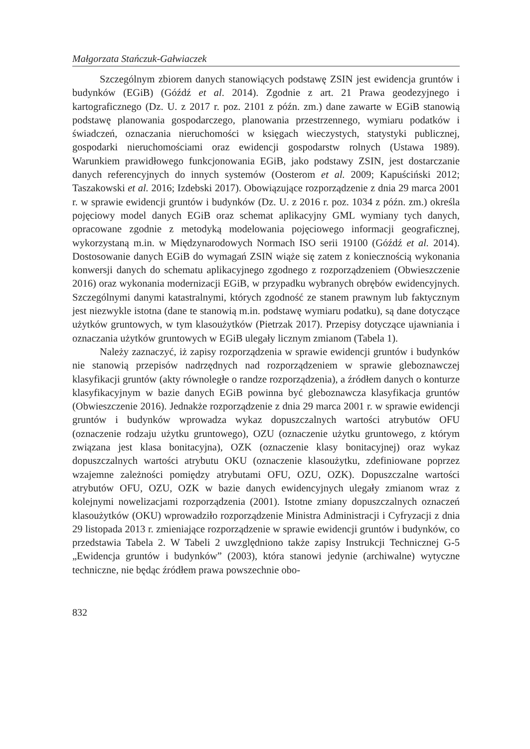Małgorzata Stańczuk-Gałwiaczek
Szczególnym zbiorem danych stanowiących podstawę ZSIN jest ewidencja gruntów i budynków (EGiB) (Góźdź et al. 2014). Zgodnie z art. 21 Prawa geodezyjnego i kartograficznego (Dz. U. z 2017 r. poz. 2101 z późn. zm.) dane zawarte w EGiB stanowią podstawę planowania gospodarczego, planowania przestrzennego, wymiaru podatków i świadczeń, oznaczania nieruchomości w księgach wieczystych, statystyki publicznej, gospodarki nieruchomościami oraz ewidencji gospodarstw rolnych (Ustawa 1989). Warunkiem prawidłowego funkcjonowania EGiB, jako podstawy ZSIN, jest dostarczanie danych referencyjnych do innych systemów (Oosterom et al. 2009; Kapuściński 2012; Taszakowski et al. 2016; Izdebski 2017). Obowiązujące rozporządzenie z dnia 29 marca 2001 r. w sprawie ewidencji gruntów i budynków (Dz. U. z 2016 r. poz. 1034 z późn. zm.) określa pojęciowy model danych EGiB oraz schemat aplikacyjny GML wymiany tych danych, opracowane zgodnie z metodyką modelowania pojęciowego informacji geograficznej, wykorzystaną m.in. w Międzynarodowych Normach ISO serii 19100 (Góźdź et al. 2014). Dostosowanie danych EGiB do wymagań ZSIN wiąże się zatem z koniecznością wykonania konwersji danych do schematu aplikacyjnego zgodnego z rozporządzeniem (Obwieszczenie 2016) oraz wykonania modernizacji EGiB, w przypadku wybranych obrębów ewidencyjnych. Szczególnymi danymi katastralnymi, których zgodność ze stanem prawnym lub faktycznym jest niezwykle istotna (dane te stanowią m.in. podstawę wymiaru podatku), są dane dotyczące użytków gruntowych, w tym klasoużytków (Pietrzak 2017). Przepisy dotyczące ujawniania i oznaczania użytków gruntowych w EGiB ulegały licznym zmianom (Tabela 1).
Należy zaznaczyć, iż zapisy rozporządzenia w sprawie ewidencji gruntów i budynków nie stanowią przepisów nadrzędnych nad rozporządzeniem w sprawie gleboznawczej klasyfikacji gruntów (akty równoległe o randze rozporządzenia), a źródłem danych o konturze klasyfikacyjnym w bazie danych EGiB powinna być gleboznawcza klasyfikacja gruntów (Obwieszczenie 2016). Jednakże rozporządzenie z dnia 29 marca 2001 r. w sprawie ewidencji gruntów i budynków wprowadza wykaz dopuszczalnych wartości atrybutów OFU (oznaczenie rodzaju użytku gruntowego), OZU (oznaczenie użytku gruntowego, z którym związana jest klasa bonitacyjna), OZK (oznaczenie klasy bonitacyjnej) oraz wykaz dopuszczalnych wartości atrybutu OKU (oznaczenie klasoużytku, zdefiniowane poprzez wzajemne zależności pomiędzy atrybutami OFU, OZU, OZK). Dopuszczalne wartości atrybutów OFU, OZU, OZK w bazie danych ewidencyjnych ulegały zmianom wraz z kolejnymi nowelizacjami rozporządzenia (2001). Istotne zmiany dopuszczalnych oznaczeń klasoużytków (OKU) wprowadziło rozporządzenie Ministra Administracji i Cyfryzacji z dnia 29 listopada 2013 r. zmieniające rozporządzenie w sprawie ewidencji gruntów i budynków, co przedstawia Tabela 2. W Tabeli 2 uwzględniono także zapisy Instrukcji Technicznej G-5 „Ewidencja gruntów i budynków” (2003), która stanowi jedynie (archiwalne) wytyczne techniczne, nie będąc źródłem prawa powszechnie obo-
832